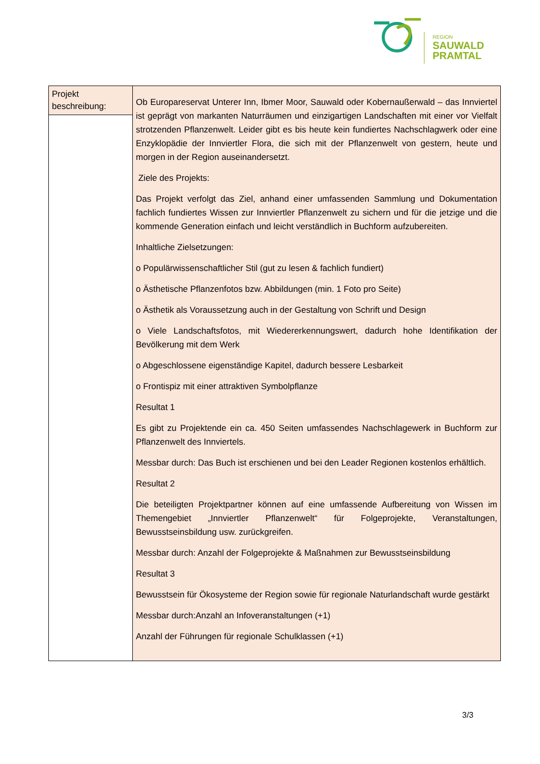REGION
SAUWALD
PRAMTAL
| Projekt beschreibung: | Ob Europareservat Unterer Inn, Ibmer Moor, Sauwald oder Kobernaußerwald – das Innviertel ist geprägt von markanten Naturräumen und einzigartigen Landschaften mit einer vor Vielfalt strotzenden Pflanzenwelt. Leider gibt es bis heute kein fundiertes Nachschlagwerk oder eine Enzyklopädie der Innviertler Flora, die sich mit der Pflanzenwelt von gestern, heute und morgen in der Region auseinandersetzt. Ziele des Projekts: Das Projekt verfolgt das Ziel, anhand einer umfassenden Sammlung und Dokumentation fachlich fundiertes Wissen zur Innviertler Pflanzenwelt zu sichern und für die jetzige und die kommende Generation einfach und leicht verständlich in Buchform aufzubereiten. Inhaltliche Zielsetzungen: o Populärwissenschaftlicher Stil (gut zu lesen & fachlich fundiert) o Ästhetische Pflanzenfotos bzw. Abbildungen (min. 1 Foto pro Seite) o Ästhetik als Voraussetzung auch in der Gestaltung von Schrift und Design o Viele Landschaftsfotos, mit Wiedererkennungswert, dadurch hohe Identifikation der Bevölkerung mit dem Werk o Abgeschlossene eigenständige Kapitel, dadurch bessere Lesbarkeit o Frontispiz mit einer attraktiven Symbolpflanze Resultat 1 Es gibt zu Projektende ein ca. 450 Seiten umfassendes Nachschlagewerk in Buchform zur Pflanzenwelt des Innviertels. Messbar durch: Das Buch ist erschienen und bei den Leader Regionen kostenlos erhältlich. Resultat 2 Die beteiligten Projektpartner können auf eine umfassende Aufbereitung von Wissen im Themengebiet „Innviertler Pflanzenwelt“ für Folgeprojekte, Veranstaltungen, Bewusstseinsbildung usw. zurückgreifen. Messbar durch: Anzahl der Folgeprojekte & Maßnahmen zur Bewusstseinsbildung Resultat 3 Bewusstsein für Ökosysteme der Region sowie für regionale Naturlandschaft wurde gestärkt Messbar durch:Anzahl an Infoveranstaltungen (+1) Anzahl der Führungen für regionale Schulklassen (+1) |
3/3